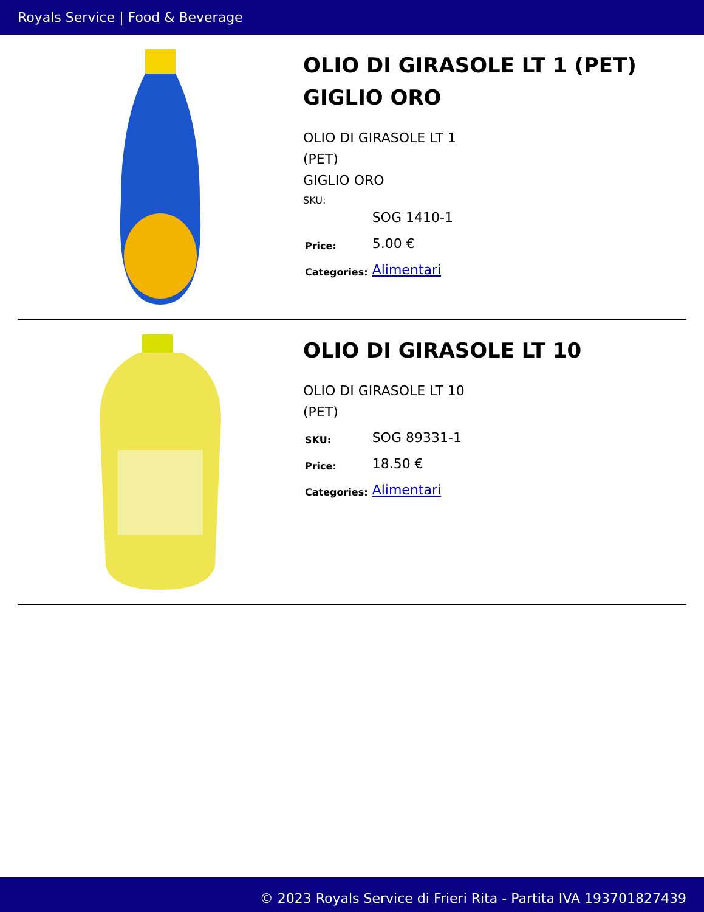Royals Service | Food & Beverage
OLIO DI GIRASOLE LT 1 (PET) GIGLIO ORO
OLIO DI GIRASOLE LT 1 (PET)
GIGLIO ORO
| | | SOG 1410-1 |
| Price: | 5.00 € | |
| Categories: | Alimentari | |
OLIO DI GIRASOLE LT 10
OLIO DI GIRASOLE LT 10 (PET)
| SKU: | SOG 89331-1 |
| Price: | 18.50 € |
| Categories: | Alimentari |
© 2023 Royals Service di Frieri Rita - Partita IVA 193701827439